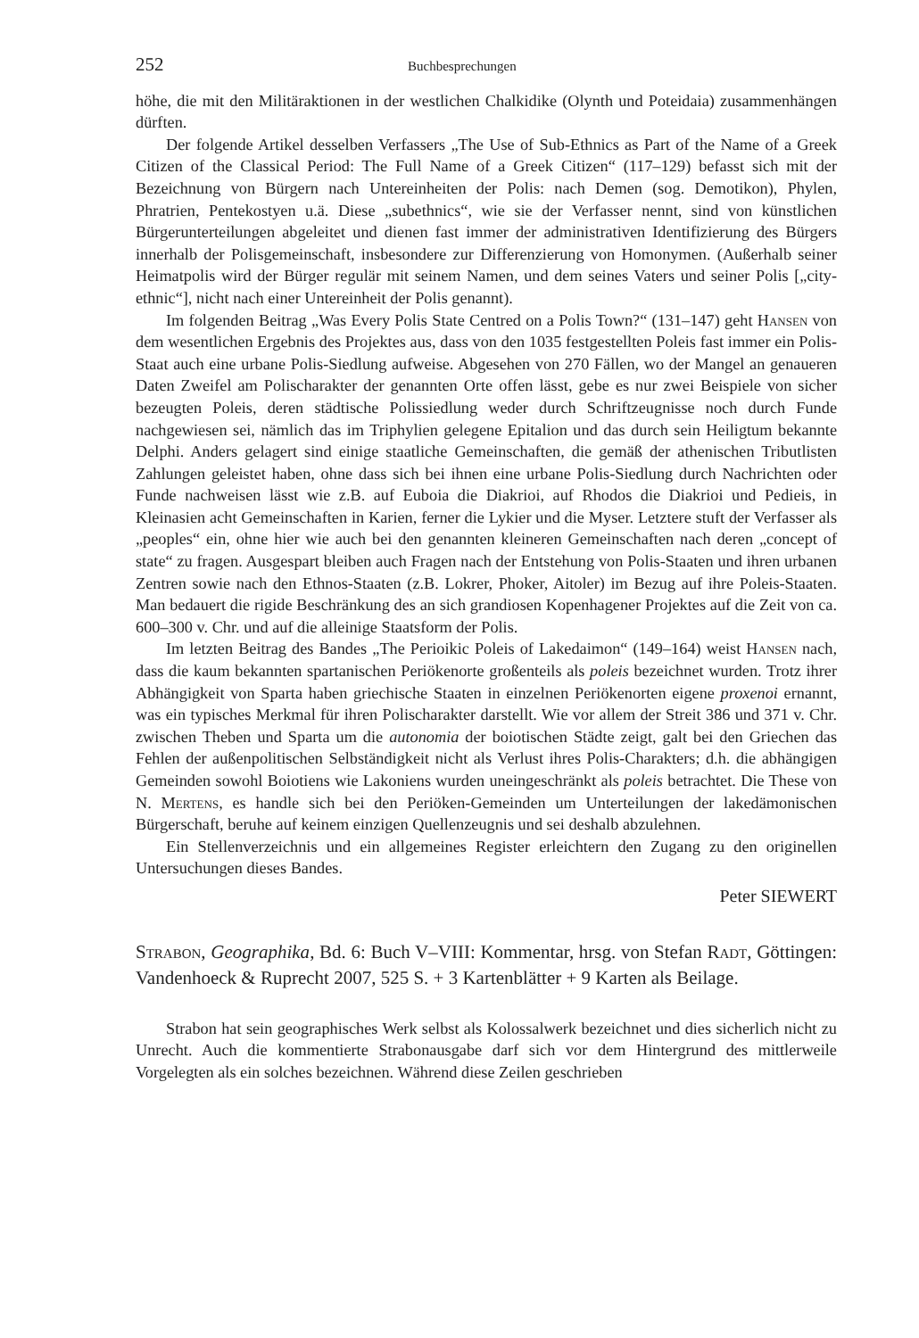252 Buchbesprechungen
höhe, die mit den Militäraktionen in der westlichen Chalkidike (Olynth und Poteidaia) zusammenhängen dürften.
Der folgende Artikel desselben Verfassers „The Use of Sub-Ethnics as Part of the Name of a Greek Citizen of the Classical Period: The Full Name of a Greek Citizen“ (117–129) befasst sich mit der Bezeichnung von Bürgern nach Untereinheiten der Polis: nach Demen (sog. Demotikon), Phylen, Phratrien, Pentekostyen u.ä. Diese „subethnics“, wie sie der Verfasser nennt, sind von künstlichen Bürgerunterteilungen abgeleitet und dienen fast immer der administrativen Identifizierung des Bürgers innerhalb der Polisgemeinschaft, insbesondere zur Differenzierung von Homonymen. (Außerhalb seiner Heimatpolis wird der Bürger regulär mit seinem Namen, und dem seines Vaters und seiner Polis [„city-ethnic“], nicht nach einer Untereinheit der Polis genannt).
Im folgenden Beitrag „Was Every Polis State Centred on a Polis Town?“ (131–147) geht Hansen von dem wesentlichen Ergebnis des Projektes aus, dass von den 1035 festgestellten Poleis fast immer ein Polis-Staat auch eine urbane Polis-Siedlung aufweise. Abgesehen von 270 Fällen, wo der Mangel an genaueren Daten Zweifel am Polischarakter der genannten Orte offen lässt, gebe es nur zwei Beispiele von sicher bezeugten Poleis, deren städtische Polissiedlung weder durch Schriftzeugnisse noch durch Funde nachgewiesen sei, nämlich das im Triphylien gelegene Epitalion und das durch sein Heiligtum bekannte Delphi. Anders gelagert sind einige staatliche Gemeinschaften, die gemäß der athenischen Tributlisten Zahlungen geleistet haben, ohne dass sich bei ihnen eine urbane Polis-Siedlung durch Nachrichten oder Funde nachweisen lässt wie z.B. auf Euboia die Diakrioi, auf Rhodos die Diakrioi und Pedieis, in Kleinasien acht Gemeinschaften in Karien, ferner die Lykier und die Myser. Letztere stuft der Verfasser als „peoples“ ein, ohne hier wie auch bei den genannten kleineren Gemeinschaften nach deren „concept of state“ zu fragen. Ausgespart bleiben auch Fragen nach der Entstehung von Polis-Staaten und ihren urbanen Zentren sowie nach den Ethnos-Staaten (z.B. Lokrer, Phoker, Aitoler) im Bezug auf ihre Poleis-Staaten. Man bedauert die rigide Beschränkung des an sich grandiosen Kopenhagener Projektes auf die Zeit von ca. 600–300 v. Chr. und auf die alleinige Staatsform der Polis.
Im letzten Beitrag des Bandes „The Perioikic Poleis of Lakedaimon“ (149–164) weist Hansen nach, dass die kaum bekannten spartanischen Periökenorte großenteils als poleis bezeichnet wurden. Trotz ihrer Abhängigkeit von Sparta haben griechische Staaten in einzelnen Periökenorten eigene proxenoi ernannt, was ein typisches Merkmal für ihren Polischarakter darstellt. Wie vor allem der Streit 386 und 371 v. Chr. zwischen Theben und Sparta um die autonomia der boiotischen Städte zeigt, galt bei den Griechen das Fehlen der außenpolitischen Selbständigkeit nicht als Verlust ihres Polis-Charakters; d.h. die abhängigen Gemeinden sowohl Boiotiens wie Lakoniens wurden uneingeschränkt als poleis betrachtet. Die These von N. Mertens, es handle sich bei den Periöken-Gemeinden um Unterteilungen der lakedämonischen Bürgerschaft, beruhe auf keinem einzigen Quellenzeugnis und sei deshalb abzulehnen.
Ein Stellenverzeichnis und ein allgemeines Register erleichtern den Zugang zu den originellen Untersuchungen dieses Bandes.
Peter SIEWERT
Strabon, Geographika, Bd. 6: Buch V–VIII: Kommentar, hrsg. von Stefan Radt, Göttingen: Vandenhoeck & Ruprecht 2007, 525 S. + 3 Kartenblätter + 9 Karten als Beilage.
Strabon hat sein geographisches Werk selbst als Kolossalwerk bezeichnet und dies sicherlich nicht zu Unrecht. Auch die kommentierte Strabonausgabe darf sich vor dem Hintergrund des mittlerweile Vorgelegten als ein solches bezeichnen. Während diese Zeilen geschrieben